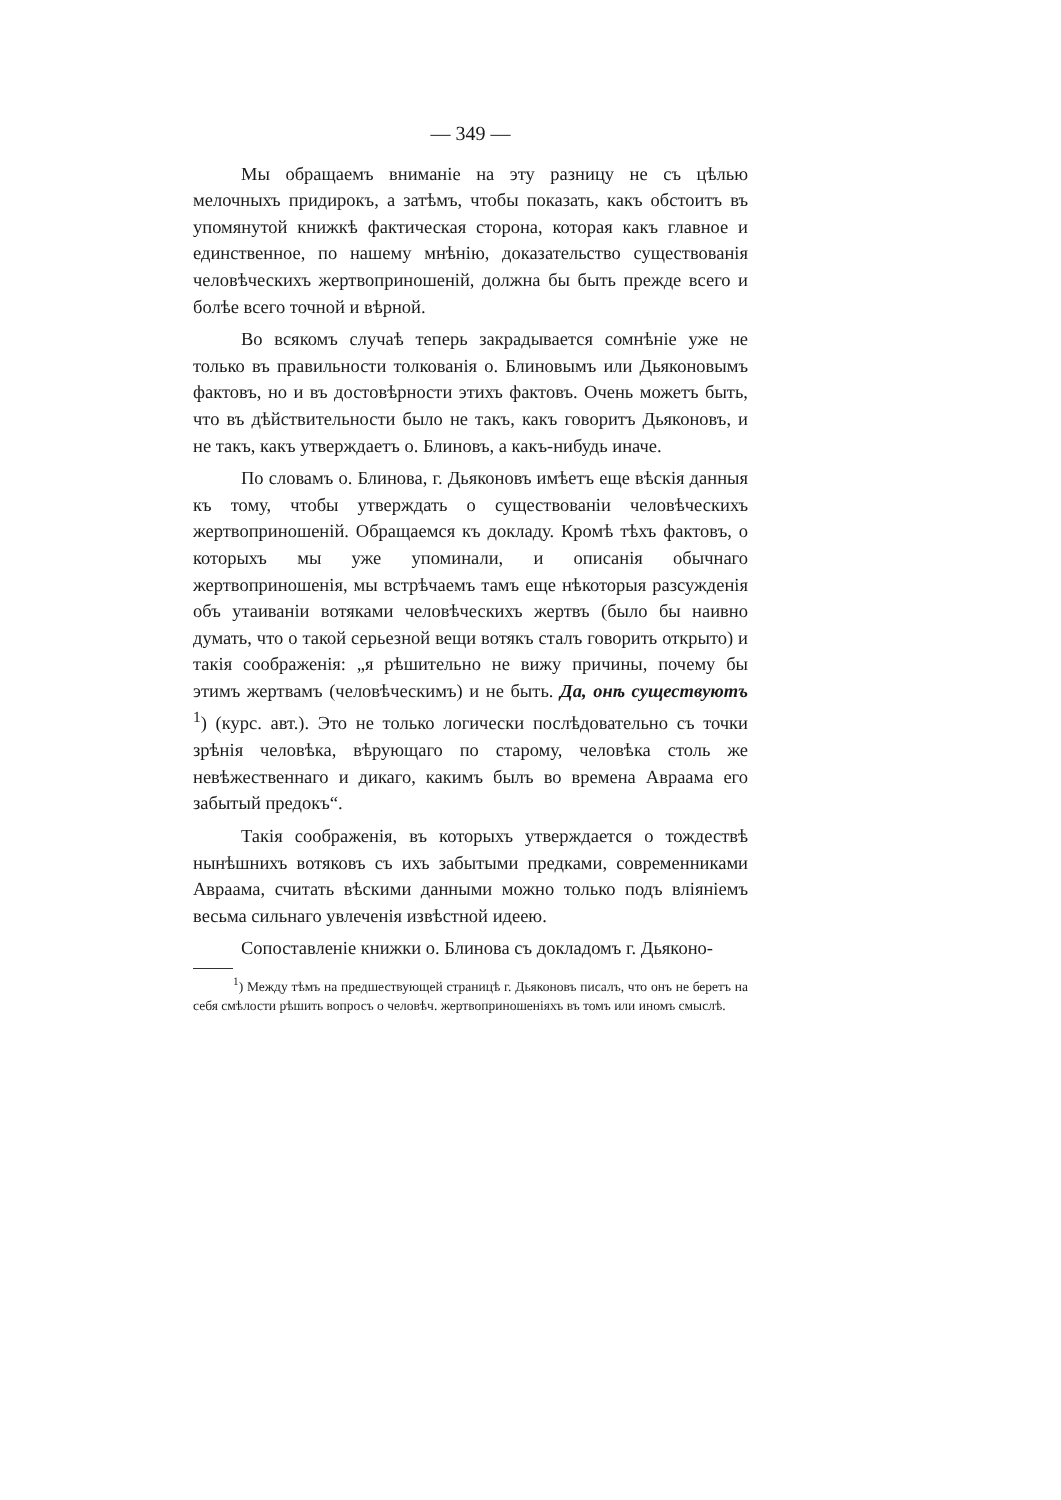— 349 —
Мы обращаемъ вниманіе на эту разницу не съ цѣлью мелочныхъ придирокъ, а затѣмъ, чтобы показать, какъ обстоитъ въ упомянутой книжкѣ фактическая сторона, которая какъ главное и единственное, по нашему мнѣнію, доказательство существованія человѣческихъ жертвоприношеній, должна бы быть прежде всего и болѣе всего точной и вѣрной.
Во всякомъ случаѣ теперь закрадывается сомнѣніе уже не только въ правильности толкованія о. Блиновымъ или Дьяконовымъ фактовъ, но и въ достовѣрности этихъ фактовъ. Очень можетъ быть, что въ дѣйствительности было не такъ, какъ говоритъ Дьяконовъ, и не такъ, какъ утверждаетъ о. Блиновъ, а какъ-нибудь иначе.
По словамъ о. Блинова, г. Дьяконовъ имѣетъ еще вѣскія данныя къ тому, чтобы утверждать о существованіи человѣческихъ жертвоприношеній. Обращаемся къ докладу. Кромѣ тѣхъ фактовъ, о которыхъ мы уже упоминали, и описанія обычнаго жертвоприношенія, мы встрѣчаемъ тамъ еще нѣкоторыя разсужденія объ утаиваніи вотяками человѣческихъ жертвъ (было бы наивно думать, что о такой серьезной вещи вотякъ сталъ говорить открыто) и такія соображенія: „я рѣшительно не вижу причины, почему бы этимъ жертвамъ (человѣческимъ) и не быть. Да, онѣ существуютъ <sup>1</sup>) (курс. авт.). Это не только логически послѣдовательно съ точки зрѣнія человѣка, вѣрующаго по старому, человѣка столь же невѣжественнаго и дикаго, какимъ былъ во времена Авраама его забытый предокъ“.
Такія соображенія, въ которыхъ утверждается о тождествѣ нынѣшнихъ вотяковъ съ ихъ забытыми предками, современниками Авраама, считать вѣскими данными можно только подъ вліяніемъ весьма сильнаго увлеченія извѣстной идеею.
Сопоставленіе книжки о. Блинова съ докладомъ г. Дьяконо-
<sup>1</sup>) Между тѣмъ на предшествующей страницѣ г. Дьяконовъ писалъ, что онъ не беретъ на себя смѣлости рѣшить вопросъ о человѣч. жертвоприношеніяхъ въ томъ или иномъ смыслѣ.